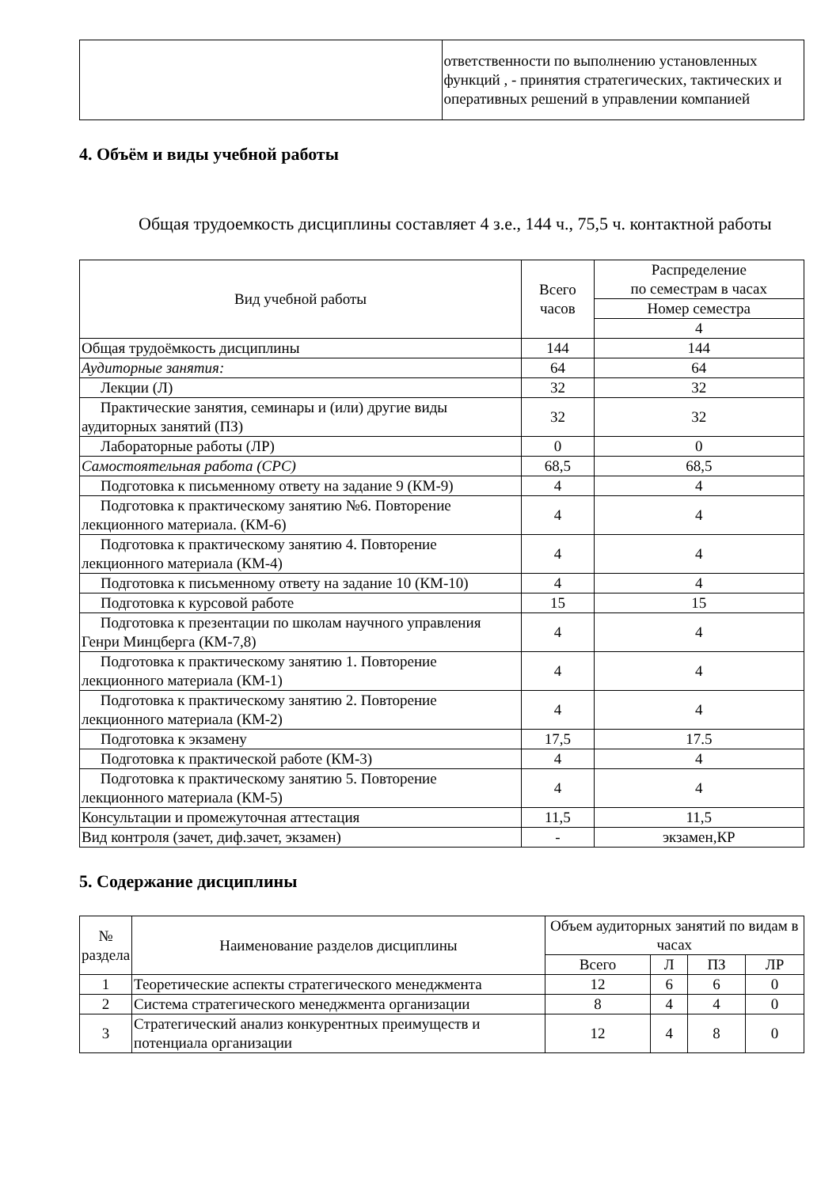| | ответственности по выполнению установленных функций , - принятия стратегических, тактических и оперативных решений в управлении компанией |
4. Объём и виды учебной работы
Общая трудоемкость дисциплины составляет 4 з.е., 144 ч., 75,5 ч. контактной работы
| Вид учебной работы | Всего часов | Распределение по семестрам в часах |
| --- | --- | --- |
| | | Номер семестра |
| | | 4 |
| Общая трудоёмкость дисциплины | 144 | 144 |
| Аудиторные занятия: | 64 | 64 |
| Лекции (Л) | 32 | 32 |
| Практические занятия, семинары и (или) другие виды аудиторных занятий (ПЗ) | 32 | 32 |
| Лабораторные работы (ЛР) | 0 | 0 |
| Самостоятельная работа (СРС) | 68,5 | 68,5 |
| Подготовка к письменному ответу на задание 9 (КМ-9) | 4 | 4 |
| Подготовка к практическому занятию №6. Повторение лекционного материала. (КМ-6) | 4 | 4 |
| Подготовка к практическому занятию 4. Повторение лекционного материала (КМ-4) | 4 | 4 |
| Подготовка к письменному ответу на задание 10 (КМ-10) | 4 | 4 |
| Подготовка к курсовой работе | 15 | 15 |
| Подготовка к презентации по школам научного управления Генри Минцберга (КМ-7,8) | 4 | 4 |
| Подготовка к практическому занятию 1. Повторение лекционного материала (КМ-1) | 4 | 4 |
| Подготовка к практическому занятию 2. Повторение лекционного материала (КМ-2) | 4 | 4 |
| Подготовка к экзамену | 17,5 | 17.5 |
| Подготовка к практической работе (КМ-3) | 4 | 4 |
| Подготовка к практическому занятию 5. Повторение лекционного материала (КМ-5) | 4 | 4 |
| Консультации и промежуточная аттестация | 11,5 | 11,5 |
| Вид контроля (зачет, диф.зачет, экзамен) | - | экзамен,КР |
5. Содержание дисциплины
| № раздела | Наименование разделов дисциплины | Объем аудиторных занятий по видам в часах | | | |
| --- | --- | --- | --- | --- | --- |
| | | Всего | Л | ПЗ | ЛР |
| 1 | Теоретические аспекты стратегического менеджмента | 12 | 6 | 6 | 0 |
| 2 | Система стратегического менеджмента организации | 8 | 4 | 4 | 0 |
| 3 | Стратегический анализ конкурентных преимуществ и потенциала организации | 12 | 4 | 8 | 0 |